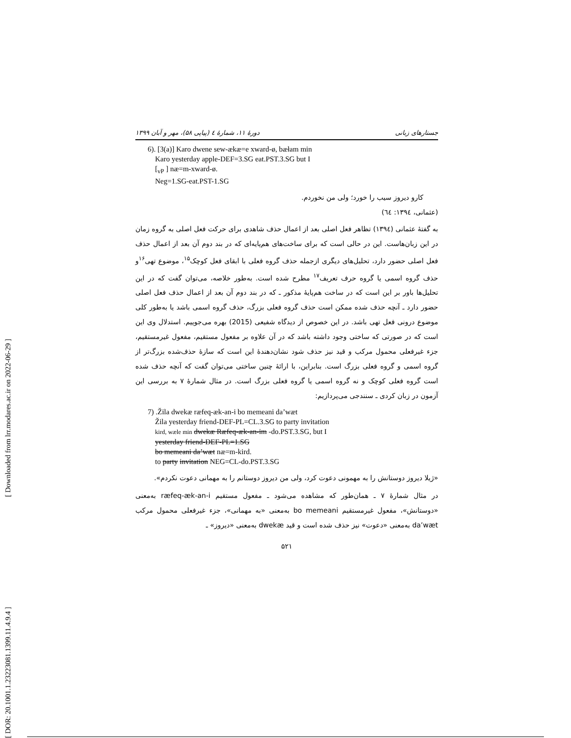[ Downloaded from lrr.modares.ac.ir on 2022-06-29 ]
[ DOR: 20.1001.1.23223081.1399.11.4.9.4 ]
جستارهای زبانی دورهٔ ۱۱، شمارهٔ ٤ (پیاپی ۵۸)، مهر و آبان ۱۳۹۹
6). [3(a)] Karo dwene sew-ækæ=e xward-ø, bæłam min
Karo yesterday apple-DEF=3.SG eat.PST.3.SG but I
[<sub>vP</sub> ] næ=m-xward-ø.
Neg=1.SG-eat.PST-1.SG
کارو دیروز سیب را خورد؛ ولی من نخوردم.
(عثمانی، ۱۳۹٤: ٦٤)
به گفتهٔ عثمانی (۱۳۹٤) تظاهر فعل اصلی بعد از اعمال حذف شاهدی برای حرکت فعل اصلی به گروه زمان در این زبان‌هاست. این در حالی است که برای ساخت‌های هم‌پایه‌ای که در بند دوم آن بعد از اعمال حذف فعل اصلی حضور دارد، تحلیل‌های دیگری ازجمله حذف گروه فعلی با ابقای فعل کوچک<sup>۱۵</sup>، موضوع تهی<sup>۱۶</sup>و حذف گروه اسمی یا گروه حرف تعریف<sup>۱۷</sup> مطرح شده است. به‌طور خلاصه، می‌توان گفت که در این تحلیل‌ها باور بر این است که در ساخت هم‌پایهٔ مذکور ـ که در بند دوم آن بعد از اعمال حذف فعل اصلی حضور دارد ـ آنچه حذف شده ممکن است حذف گروه فعلی بزرگ، حذف گروه اسمی باشد یا به‌طور کلی موضوع درونی فعل تهی باشد. در این خصوص از دیدگاه شفیعی (2015) بهره می‌جوییم. استدلال وی این است که در صورتی که ساختی وجود داشته باشد که در آن علاوه بر مفعول مستقیم، مفعول غیرمستقیم، جزء غیرفعلی محمول مرکب و قید نیز حذف شود نشان‌دهندهٔ این است که سازهٔ حذف‌شده بزرگ‌تر از گروه اسمی و گروه فعلی بزرگ است. بنابراین، با ارائهٔ چنین ساختی می‌توان گفت که آنچه حذف شده است گروه فعلی کوچک و نه گروه اسمی یا گروه فعلی بزرگ است. در مثال شمارهٔ ۷ به بررسی این آزمون در زبان کردی ـ سنندجی می‌پردازیم:
7) .Žila dwekæ ræfeq-æk-an-i bo memeani da’wæt
Žila yesterday friend-DEF-PL=CL.3.SG to party invitation
kird, wæle min dwekæ Ræfeq-æk-an-im -do.PST.3.SG, but I
yesterday friend-DEF-PL=1.SG
bo memeani da’wæt næ=m-kird.
to party invitation NEG=CL-do.PST.3.SG
«ژیلا دیروز دوستانش را به مهمونی دعوت کرد، ولی من دیروز دوستانم را به مهمانی دعوت نکردم».
در مثال شمارهٔ ۷ ـ همان‌طور که مشاهده می‌شود ـ مفعول مستقیم ræfeq-æk-an-i به‌معنی «دوستانش»، مفعول غیرمستقیم bo memeani به‌معنی «به مهمانی»، جزء غیرفعلی محمول مرکب da’wæt به‌معنی «دعوت» نیز حذف شده است و قید dwekæ به‌معنی «دیروز» ـ
۵۲۱